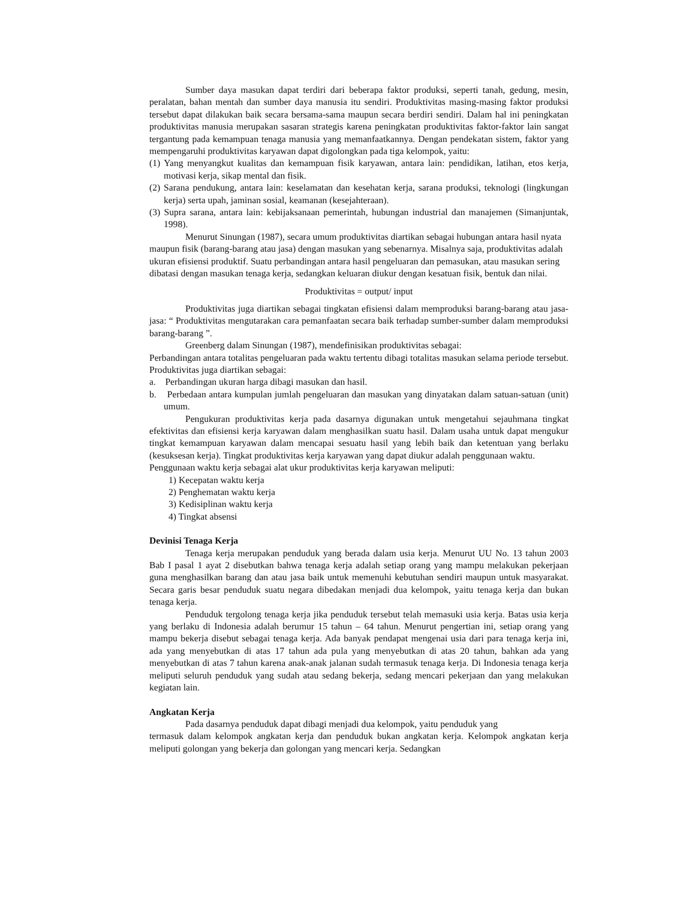Sumber daya masukan dapat terdiri dari beberapa faktor produksi, seperti tanah, gedung, mesin, peralatan, bahan mentah dan sumber daya manusia itu sendiri. Produktivitas masing-masing faktor produksi tersebut dapat dilakukan baik secara bersama-sama maupun secara berdiri sendiri. Dalam hal ini peningkatan produktivitas manusia merupakan sasaran strategis karena peningkatan produktivitas faktor-faktor lain sangat tergantung pada kemampuan tenaga manusia yang memanfaatkannya. Dengan pendekatan sistem, faktor yang mempengaruhi produktivitas karyawan dapat digolongkan pada tiga kelompok, yaitu:
(1) Yang menyangkut kualitas dan kemampuan fisik karyawan, antara lain: pendidikan, latihan, etos kerja, motivasi kerja, sikap mental dan fisik.
(2) Sarana pendukung, antara lain: keselamatan dan kesehatan kerja, sarana produksi, teknologi (lingkungan kerja) serta upah, jaminan sosial, keamanan (kesejahteraan).
(3) Supra sarana, antara lain: kebijaksanaan pemerintah, hubungan industrial dan manajemen (Simanjuntak, 1998).
Menurut Sinungan (1987), secara umum produktivitas diartikan sebagai hubungan antara hasil nyata maupun fisik (barang-barang atau jasa) dengan masukan yang sebenarnya. Misalnya saja, produktivitas adalah ukuran efisiensi produktif. Suatu perbandingan antara hasil pengeluaran dan pemasukan, atau masukan sering dibatasi dengan masukan tenaga kerja, sedangkan keluaran diukur dengan kesatuan fisik, bentuk dan nilai.
Produktivitas = output/ input
Produktivitas juga diartikan sebagai tingkatan efisiensi dalam memproduksi barang-barang atau jasa-jasa: “ Produktivitas mengutarakan cara pemanfaatan secara baik terhadap sumber-sumber dalam memproduksi barang-barang ”.
Greenberg dalam Sinungan (1987), mendefinisikan produktivitas sebagai:
Perbandingan antara totalitas pengeluaran pada waktu tertentu dibagi totalitas masukan selama periode tersebut. Produktivitas juga diartikan sebagai:
a. Perbandingan ukuran harga dibagi masukan dan hasil.
b. Perbedaan antara kumpulan jumlah pengeluaran dan masukan yang dinyatakan dalam satuan-satuan (unit) umum.
Pengukuran produktivitas kerja pada dasarnya digunakan untuk mengetahui sejauhmana tingkat efektivitas dan efisiensi kerja karyawan dalam menghasilkan suatu hasil. Dalam usaha untuk dapat mengukur tingkat kemampuan karyawan dalam mencapai sesuatu hasil yang lebih baik dan ketentuan yang berlaku (kesuksesan kerja). Tingkat produktivitas kerja karyawan yang dapat diukur adalah penggunaan waktu.
Penggunaan waktu kerja sebagai alat ukur produktivitas kerja karyawan meliputi:
1) Kecepatan waktu kerja
2) Penghematan waktu kerja
3) Kedisiplinan waktu kerja
4) Tingkat absensi
Devinisi Tenaga Kerja
Tenaga kerja merupakan penduduk yang berada dalam usia kerja. Menurut UU No. 13 tahun 2003 Bab I pasal 1 ayat 2 disebutkan bahwa tenaga kerja adalah setiap orang yang mampu melakukan pekerjaan guna menghasilkan barang dan atau jasa baik untuk memenuhi kebutuhan sendiri maupun untuk masyarakat. Secara garis besar penduduk suatu negara dibedakan menjadi dua kelompok, yaitu tenaga kerja dan bukan tenaga kerja.
Penduduk tergolong tenaga kerja jika penduduk tersebut telah memasuki usia kerja. Batas usia kerja yang berlaku di Indonesia adalah berumur 15 tahun – 64 tahun. Menurut pengertian ini, setiap orang yang mampu bekerja disebut sebagai tenaga kerja. Ada banyak pendapat mengenai usia dari para tenaga kerja ini, ada yang menyebutkan di atas 17 tahun ada pula yang menyebutkan di atas 20 tahun, bahkan ada yang menyebutkan di atas 7 tahun karena anak-anak jalanan sudah termasuk tenaga kerja. Di Indonesia tenaga kerja meliputi seluruh penduduk yang sudah atau sedang bekerja, sedang mencari pekerjaan dan yang melakukan kegiatan lain.
Angkatan Kerja
Pada dasarnya penduduk dapat dibagi menjadi dua kelompok, yaitu penduduk yang
termasuk dalam kelompok angkatan kerja dan penduduk bukan angkatan kerja. Kelompok angkatan kerja meliputi golongan yang bekerja dan golongan yang mencari kerja. Sedangkan